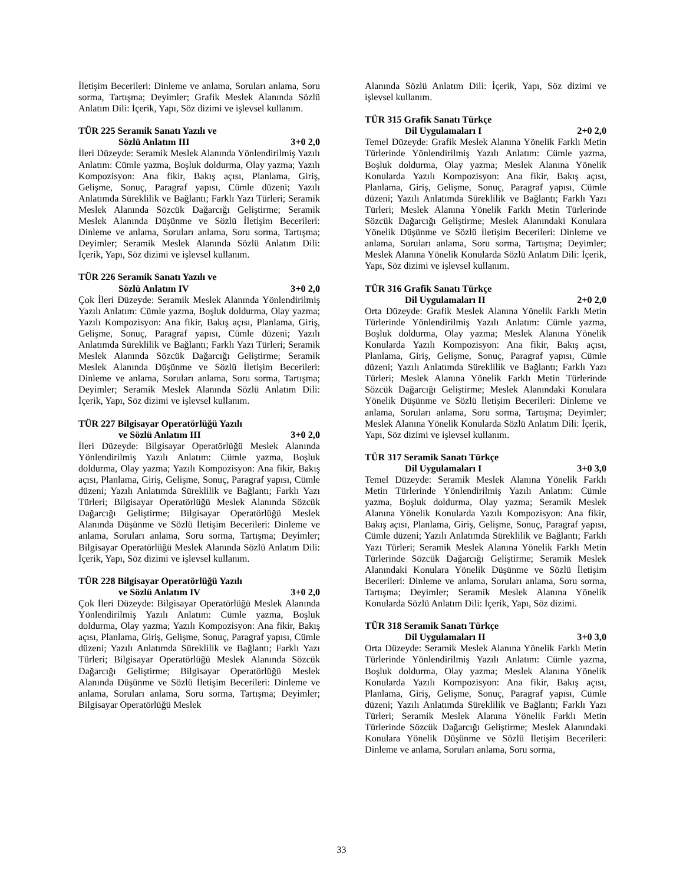İletişim Becerileri: Dinleme ve anlama, Soruları anlama, Soru sorma, Tartışma; Deyimler; Grafik Meslek Alanında Sözlü Anlatım Dili: İçerik, Yapı, Söz dizimi ve işlevsel kullanım.
TÜR 225 Seramik Sanatı Yazılı ve
Sözlü Anlatım III 3+0 2,0
İleri Düzeyde: Seramik Meslek Alanında Yönlendirilmiş Yazılı Anlatım: Cümle yazma, Boşluk doldurma, Olay yazma; Yazılı Kompozisyon: Ana fikir, Bakış açısı, Planlama, Giriş, Gelişme, Sonuç, Paragraf yapısı, Cümle düzeni; Yazılı Anlatımda Süreklilik ve Bağlantı; Farklı Yazı Türleri; Seramik Meslek Alanında Sözcük Dağarcığı Geliştirme; Seramik Meslek Alanında Düşünme ve Sözlü İletişim Becerileri: Dinleme ve anlama, Soruları anlama, Soru sorma, Tartışma; Deyimler; Seramik Meslek Alanında Sözlü Anlatım Dili: İçerik, Yapı, Söz dizimi ve işlevsel kullanım.
TÜR 226 Seramik Sanatı Yazılı ve
Sözlü Anlatım IV 3+0 2,0
Çok İleri Düzeyde: Seramik Meslek Alanında Yönlendirilmiş Yazılı Anlatım: Cümle yazma, Boşluk doldurma, Olay yazma; Yazılı Kompozisyon: Ana fikir, Bakış açısı, Planlama, Giriş, Gelişme, Sonuç, Paragraf yapısı, Cümle düzeni; Yazılı Anlatımda Süreklilik ve Bağlantı; Farklı Yazı Türleri; Seramik Meslek Alanında Sözcük Dağarcığı Geliştirme; Seramik Meslek Alanında Düşünme ve Sözlü İletişim Becerileri: Dinleme ve anlama, Soruları anlama, Soru sorma, Tartışma; Deyimler; Seramik Meslek Alanında Sözlü Anlatım Dili: İçerik, Yapı, Söz dizimi ve işlevsel kullanım.
TÜR 227 Bilgisayar Operatörlüğü Yazılı
ve Sözlü Anlatım III 3+0 2,0
İleri Düzeyde: Bilgisayar Operatörlüğü Meslek Alanında Yönlendirilmiş Yazılı Anlatım: Cümle yazma, Boşluk doldurma, Olay yazma; Yazılı Kompozisyon: Ana fikir, Bakış açısı, Planlama, Giriş, Gelişme, Sonuç, Paragraf yapısı, Cümle düzeni; Yazılı Anlatımda Süreklilik ve Bağlantı; Farklı Yazı Türleri; Bilgisayar Operatörlüğü Meslek Alanında Sözcük Dağarcığı Geliştirme; Bilgisayar Operatörlüğü Meslek Alanında Düşünme ve Sözlü İletişim Becerileri: Dinleme ve anlama, Soruları anlama, Soru sorma, Tartışma; Deyimler; Bilgisayar Operatörlüğü Meslek Alanında Sözlü Anlatım Dili: İçerik, Yapı, Söz dizimi ve işlevsel kullanım.
TÜR 228 Bilgisayar Operatörlüğü Yazılı
ve Sözlü Anlatım IV 3+0 2,0
Çok İleri Düzeyde: Bilgisayar Operatörlüğü Meslek Alanında Yönlendirilmiş Yazılı Anlatım: Cümle yazma, Boşluk doldurma, Olay yazma; Yazılı Kompozisyon: Ana fikir, Bakış açısı, Planlama, Giriş, Gelişme, Sonuç, Paragraf yapısı, Cümle düzeni; Yazılı Anlatımda Süreklilik ve Bağlantı; Farklı Yazı Türleri; Bilgisayar Operatörlüğü Meslek Alanında Sözcük Dağarcığı Geliştirme; Bilgisayar Operatörlüğü Meslek Alanında Düşünme ve Sözlü İletişim Becerileri: Dinleme ve anlama, Soruları anlama, Soru sorma, Tartışma; Deyimler; Bilgisayar Operatörlüğü Meslek
Alanında Sözlü Anlatım Dili: İçerik, Yapı, Söz dizimi ve işlevsel kullanım.
TÜR 315 Grafik Sanatı Türkçe
Dil Uygulamaları I 2+0 2,0
Temel Düzeyde: Grafik Meslek Alanına Yönelik Farklı Metin Türlerinde Yönlendirilmiş Yazılı Anlatım: Cümle yazma, Boşluk doldurma, Olay yazma; Meslek Alanına Yönelik Konularda Yazılı Kompozisyon: Ana fikir, Bakış açısı, Planlama, Giriş, Gelişme, Sonuç, Paragraf yapısı, Cümle düzeni; Yazılı Anlatımda Süreklilik ve Bağlantı; Farklı Yazı Türleri; Meslek Alanına Yönelik Farklı Metin Türlerinde Sözcük Dağarcığı Geliştirme; Meslek Alanındaki Konulara Yönelik Düşünme ve Sözlü İletişim Becerileri: Dinleme ve anlama, Soruları anlama, Soru sorma, Tartışma; Deyimler; Meslek Alanına Yönelik Konularda Sözlü Anlatım Dili: İçerik, Yapı, Söz dizimi ve işlevsel kullanım.
TÜR 316 Grafik Sanatı Türkçe
Dil Uygulamaları II 2+0 2,0
Orta Düzeyde: Grafik Meslek Alanına Yönelik Farklı Metin Türlerinde Yönlendirilmiş Yazılı Anlatım: Cümle yazma, Boşluk doldurma, Olay yazma; Meslek Alanına Yönelik Konularda Yazılı Kompozisyon: Ana fikir, Bakış açısı, Planlama, Giriş, Gelişme, Sonuç, Paragraf yapısı, Cümle düzeni; Yazılı Anlatımda Süreklilik ve Bağlantı; Farklı Yazı Türleri; Meslek Alanına Yönelik Farklı Metin Türlerinde Sözcük Dağarcığı Geliştirme; Meslek Alanındaki Konulara Yönelik Düşünme ve Sözlü İletişim Becerileri: Dinleme ve anlama, Soruları anlama, Soru sorma, Tartışma; Deyimler; Meslek Alanına Yönelik Konularda Sözlü Anlatım Dili: İçerik, Yapı, Söz dizimi ve işlevsel kullanım.
TÜR 317 Seramik Sanatı Türkçe
Dil Uygulamaları I 3+0 3,0
Temel Düzeyde: Seramik Meslek Alanına Yönelik Farklı Metin Türlerinde Yönlendirilmiş Yazılı Anlatım: Cümle yazma, Boşluk doldurma, Olay yazma; Seramik Meslek Alanına Yönelik Konularda Yazılı Kompozisyon: Ana fikir, Bakış açısı, Planlama, Giriş, Gelişme, Sonuç, Paragraf yapısı, Cümle düzeni; Yazılı Anlatımda Süreklilik ve Bağlantı; Farklı Yazı Türleri; Seramik Meslek Alanına Yönelik Farklı Metin Türlerinde Sözcük Dağarcığı Geliştirme; Seramik Meslek Alanındaki Konulara Yönelik Düşünme ve Sözlü İletişim Becerileri: Dinleme ve anlama, Soruları anlama, Soru sorma, Tartışma; Deyimler; Seramik Meslek Alanına Yönelik Konularda Sözlü Anlatım Dili: İçerik, Yapı, Söz dizimi.
TÜR 318 Seramik Sanatı Türkçe
Dil Uygulamaları II 3+0 3,0
Orta Düzeyde: Seramik Meslek Alanına Yönelik Farklı Metin Türlerinde Yönlendirilmiş Yazılı Anlatım: Cümle yazma, Boşluk doldurma, Olay yazma; Meslek Alanına Yönelik Konularda Yazılı Kompozisyon: Ana fikir, Bakış açısı, Planlama, Giriş, Gelişme, Sonuç, Paragraf yapısı, Cümle düzeni; Yazılı Anlatımda Süreklilik ve Bağlantı; Farklı Yazı Türleri; Seramik Meslek Alanına Yönelik Farklı Metin Türlerinde Sözcük Dağarcığı Geliştirme; Meslek Alanındaki Konulara Yönelik Düşünme ve Sözlü İletişim Becerileri: Dinleme ve anlama, Soruları anlama, Soru sorma,
33